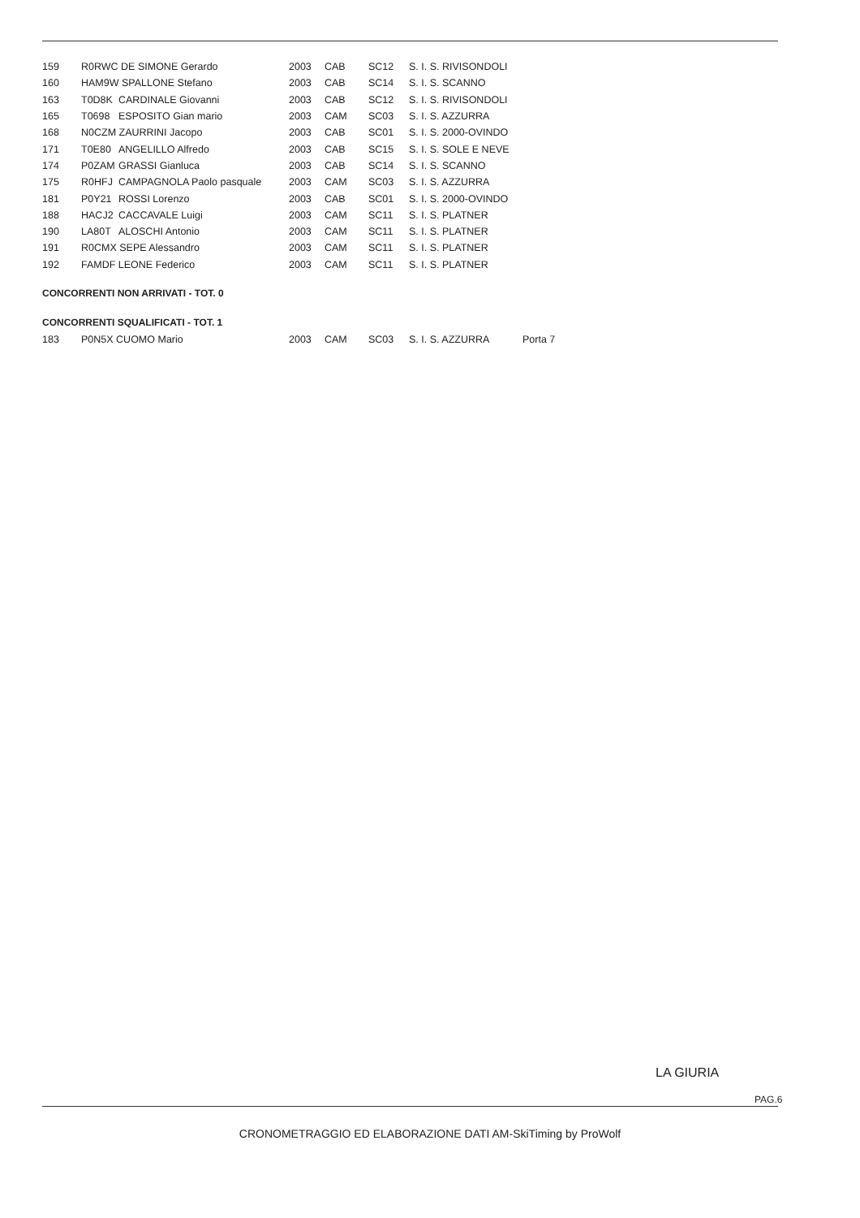| 159 | R0RWC DE SIMONE Gerardo | | 2003 | CAB | SC12 | S. I. S. RIVISONDOLI |
| 160 | HAM9W SPALLONE Stefano | | 2003 | CAB | SC14 | S. I. S. SCANNO |
| 163 | T0D8K | CARDINALE Giovanni | 2003 | CAB | SC12 | S. I. S. RIVISONDOLI |
| 165 | T0698 | ESPOSITO Gian mario | 2003 | CAM | SC03 | S. I. S. AZZURRA |
| 168 | N0CZM ZAURRINI Jacopo | | 2003 | CAB | SC01 | S. I. S. 2000-OVINDO |
| 171 | T0E80 | ANGELILLO Alfredo | 2003 | CAB | SC15 | S. I. S. SOLE E NEVE |
| 174 | P0ZAM | GRASSI Gianluca | 2003 | CAB | SC14 | S. I. S. SCANNO |
| 175 | R0HFJ | CAMPAGNOLA Paolo pasquale | 2003 | CAM | SC03 | S. I. S. AZZURRA |
| 181 | P0Y21 | ROSSI Lorenzo | 2003 | CAB | SC01 | S. I. S. 2000-OVINDO |
| 188 | HACJ2 | CACCAVALE Luigi | 2003 | CAM | SC11 | S. I. S. PLATNER |
| 190 | LA80T | ALOSCHI Antonio | 2003 | CAM | SC11 | S. I. S. PLATNER |
| 191 | R0CMX SEPE Alessandro | | 2003 | CAM | SC11 | S. I. S. PLATNER |
| 192 | FAMDF LEONE Federico | | 2003 | CAM | SC11 | S. I. S. PLATNER |
CONCORRENTI NON ARRIVATI - TOT. 0
CONCORRENTI SQUALIFICATI - TOT. 1
| 183 | P0N5X CUOMO Mario | 2003 | CAM | SC03 | S. I. S. AZZURRA | Porta 7 |
LA GIURIA
PAG.6
CRONOMETRAGGIO ED ELABORAZIONE DATI AM-SkiTiming by ProWolf